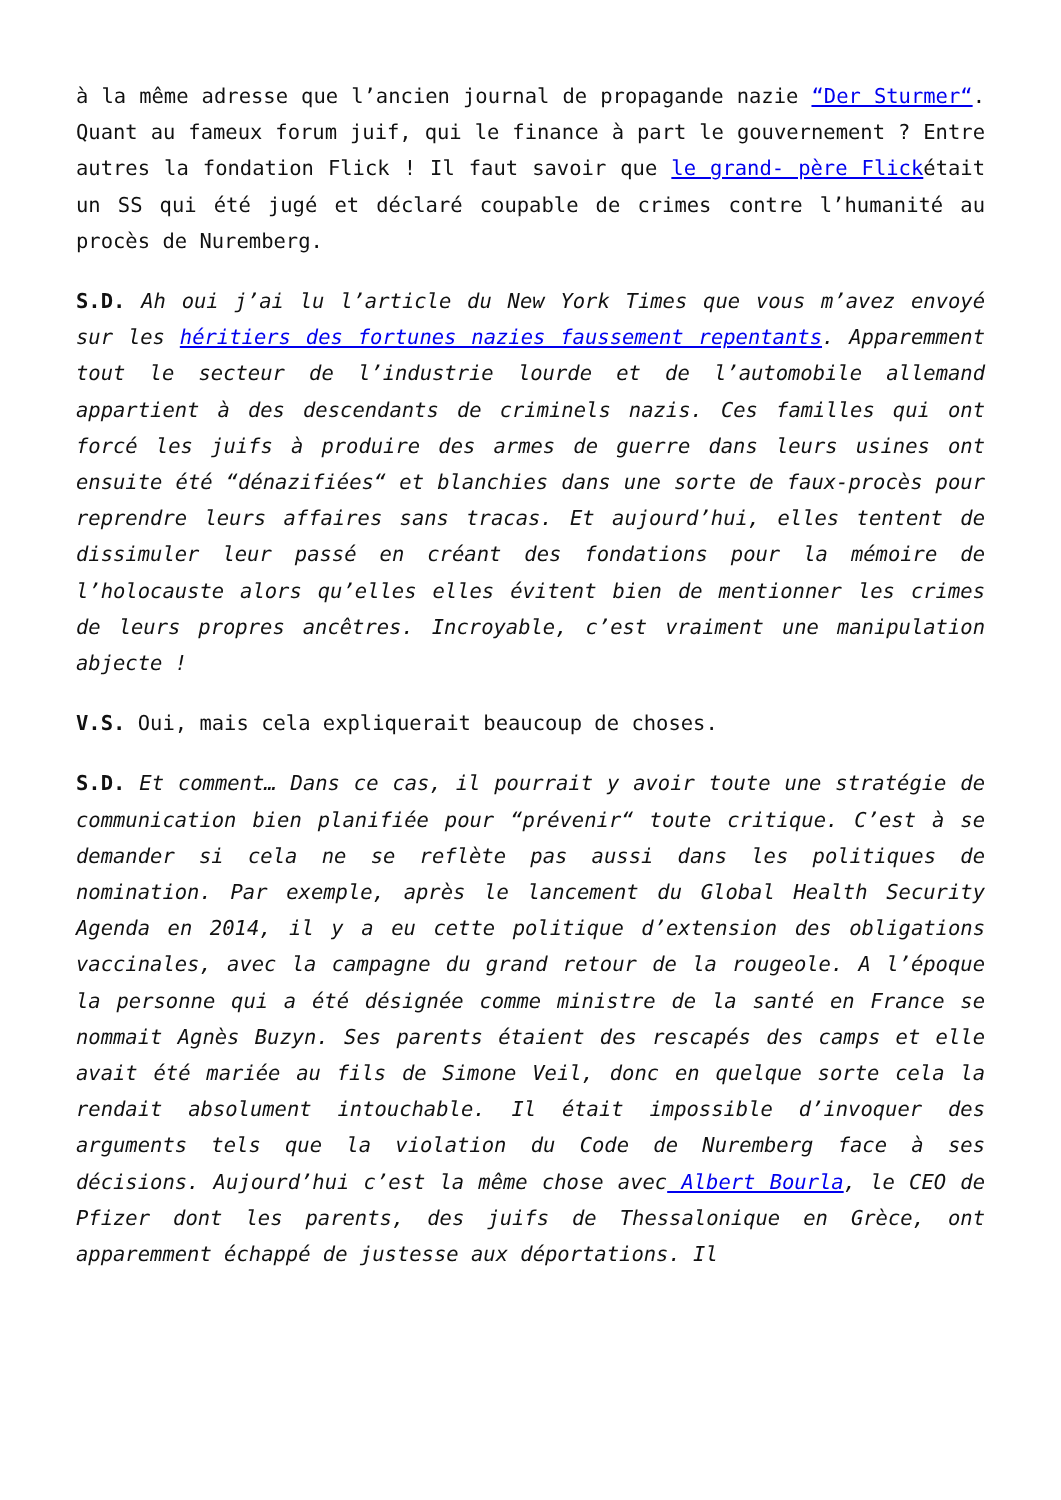à la même adresse que l’ancien journal de propagande nazie “Der Sturmer“. Quant au fameux forum juif, qui le finance à part le gouvernement ? Entre autres la fondation Flick ! Il faut savoir que le grand- père Flickétait un SS qui été jugé et déclaré coupable de crimes contre l’humanité au procès de Nuremberg.
S.D. Ah oui j’ai lu l’article du New York Times que vous m’avez envoyé sur les héritiers des fortunes nazies faussement repentants. Apparemment tout le secteur de l’industrie lourde et de l’automobile allemand appartient à des descendants de criminels nazis. Ces familles qui ont forcé les juifs à produire des armes de guerre dans leurs usines ont ensuite été “dénazifiées“ et blanchies dans une sorte de faux-procès pour reprendre leurs affaires sans tracas. Et aujourd’hui, elles tentent de dissimuler leur passé en créant des fondations pour la mémoire de l’holocauste alors qu’elles elles évitent bien de mentionner les crimes de leurs propres ancêtres. Incroyable, c’est vraiment une manipulation abjecte !
V.S. Oui, mais cela expliquerait beaucoup de choses.
S.D. Et comment… Dans ce cas, il pourrait y avoir toute une stratégie de communication bien planifiée pour “prévenir“ toute critique. C’est à se demander si cela ne se reflète pas aussi dans les politiques de nomination. Par exemple, après le lancement du Global Health Security Agenda en 2014, il y a eu cette politique d’extension des obligations vaccinales, avec la campagne du grand retour de la rougeole. A l’époque la personne qui a été désignée comme ministre de la santé en France se nommait Agnès Buzyn. Ses parents étaient des rescapés des camps et elle avait été mariée au fils de Simone Veil, donc en quelque sorte cela la rendait absolument intouchable. Il était impossible d’invoquer des arguments tels que la violation du Code de Nuremberg face à ses décisions. Aujourd’hui c’est la même chose avec Albert Bourla, le CEO de Pfizer dont les parents, des juifs de Thessalonique en Grèce, ont apparemment échappé de justesse aux déportations. Il